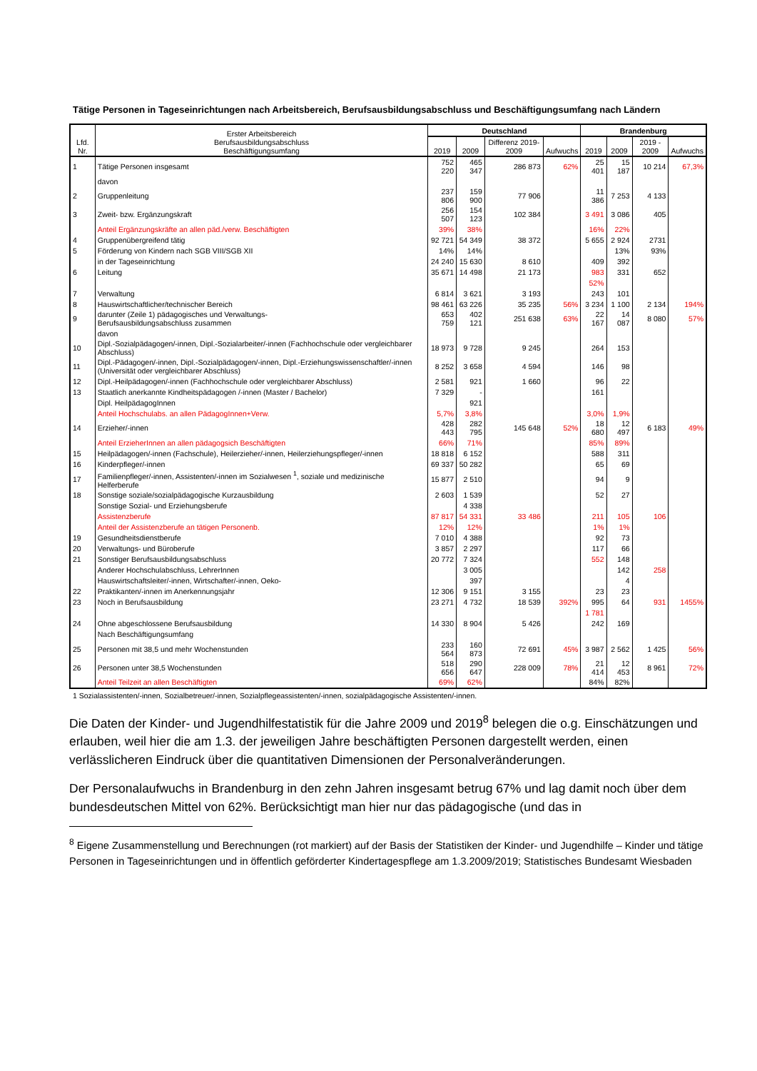Tätige Personen in Tageseinrichtungen nach Arbeitsbereich, Berufsausbildungsabschluss und Beschäftigungsumfang nach Ländern
| Lfd. Nr. | Erster Arbeitsbereich Berufsausbildungsabschluss Beschäftigungsumfang | Deutschland | | | | Brandenburg | | | |
| --- | --- | --- | --- | --- | --- | --- | --- | --- | --- |
| | | 2019 | 2009 | Differenz 2019-2009 | Aufwuchs | 2019 | 2009 | 2019 - 2009 | Aufwuchs |
| 1 | Tätige Personen insgesamt | 752 220 | 465 347 | 286 873 | 62% | 25 401 | 15 187 | 10 214 | 67,3% |
| | davon | | | | | | | | |
| 2 | Gruppenleitung | 237 806 | 159 900 | 77 906 | | 11 386 | 7 253 | 4 133 | |
| 3 | Zweit- bzw. Ergänzungskraft | 256 507 | 154 123 | 102 384 | | 3 491 | 3 086 | 405 | |
| | Anteil Ergänzungskräfte an allen päd./verw. Beschäftigten | 39% | 38% | | | 16% | 22% | | |
| 4 | Gruppenübergreifend tätig | 92 721 | 54 349 | 38 372 | | 5 655 | 2 924 | 2731 | |
| 5 | Förderung von Kindern nach SGB VIII/SGB XII | 14% | 14% | | | | 13% | 93% | |
| | in der Tageseinrichtung | 24 240 | 15 630 | 8 610 | | 409 | 392 | | |
| 6 | Leitung | 35 671 | 14 498 | 21 173 | | 983 | 331 | 652 | |
| | | | | | | 52% | | | |
| 7 | Verwaltung | 6 814 | 3 621 | 3 193 | | 243 | 101 | | |
| 8 | Hauswirtschaftlicher/technischer Bereich | 98 461 | 63 226 | 35 235 | 56% | 3 234 | 1 100 | 2 134 | 194% |
| 9 | darunter (Zeile 1) pädagogisches und Verwaltungs- Berufsausbildungsabschluss zusammen | 653 759 | 402 121 | 251 638 | 63% | 22 167 | 14 087 | 8 080 | 57% |
| | davon | | | | | | | | |
| 10 | Dipl.-Sozialpädagogen/-innen, Dipl.-Sozialarbeiter/-innen (Fachhochschule oder vergleichbarer Abschluss) | 18 973 | 9 728 | 9 245 | | 264 | 153 | | |
| 11 | Dipl.-Pädagogen/-innen, Dipl.-Sozialpädagogen/-innen, Dipl.-Erziehungswissenschaftler/-innen (Universität oder vergleichbarer Abschluss) | 8 252 | 3 658 | 4 594 | | 146 | 98 | | |
| 12 | Dipl.-Heilpädagogen/-innen (Fachhochschule oder vergleichbarer Abschluss) | 2 581 | 921 | 1 660 | | 96 | 22 | | |
| 13 | Staatlich anerkannte Kindheitspädagogen /-innen (Master / Bachelor) | 7 329 | - | | | 161 | | | |
| | Dipl. HeilpädagogInnen | | 921 | | | | | | |
| | Anteil Hochschulabs. an allen PädagogInnen+Verw. | 5,7% | 3,8% | | | 3,0% | 1,9% | | |
| 14 | Erzieher/-innen | 428 443 | 282 795 | 145 648 | 52% | 18 680 | 12 497 | 6 183 | 49% |
| | Anteil ErzieherInnen an allen pädagogsich Beschäftigten | 66% | 71% | | | 85% | 89% | | |
| 15 | Heilpädagogen/-innen (Fachschule), Heilerzieher/-innen, Heilerziehungspfleger/-innen | 18 818 | 6 152 | | | 588 | 311 | | |
| 16 | Kinderpfleger/-innen | 69 337 | 50 282 | | | 65 | 69 | | |
| 17 | Familienpfleger/-innen, Assistenten/-innen im Sozialwesen <sup>1</sup>, soziale und medizinische Helferberufe | 15 877 | 2 510 | | | 94 | 9 | | |
| 18 | Sonstige soziale/sozialpädagogische Kurzausbildung | 2 603 | 1 539 | | | 52 | 27 | | |
| | Sonstige Sozial- und Erziehungsberufe | | 4 338 | | | | | | |
| | Assistenzberufe | 87 817 | 54 331 | 33 486 | | 211 | 105 | 106 | |
| | Anteil der Assistenzberufe an tätigen Personenb. | 12% | 12% | | | 1% | 1% | | |
| 19 | Gesundheitsdienstberufe | 7 010 | 4 388 | | | 92 | 73 | | |
| 20 | Verwaltungs- und Büroberufe | 3 857 | 2 297 | | | 117 | 66 | | |
| 21 | Sonstiger Berufsausbildungsabschluss | 20 772 | 7 324 | | | 552 | 148 | | |
| | Anderer Hochschulabschluss, LehrerInnen | | 3 005 | | | | 142 | 258 | |
| | Hauswirtschaftsleiter/-innen, Wirtschafter/-innen, Oeko- | | 397 | | | | 4 | | |
| 22 | Praktikanten/-innen im Anerkennungsjahr | 12 306 | 9 151 | 3 155 | | 23 | 23 | | |
| 23 | Noch in Berufsausbildung | 23 271 | 4 732 | 18 539 | 392% | 995 | 64 | 931 | 1455% |
| | | | | | | 1 781 | | | |
| 24 | Ohne abgeschlossene Berufsausbildung | 14 330 | 8 904 | 5 426 | | 242 | 169 | | |
| | Nach Beschäftigungsumfang | | | | | | | | |
| 25 | Personen mit 38,5 und mehr Wochenstunden | 233 564 | 160 873 | 72 691 | 45% | 3 987 | 2 562 | 1 425 | 56% |
| 26 | Personen unter 38,5 Wochenstunden | 518 656 | 290 647 | 228 009 | 78% | 21 414 | 12 453 | 8 961 | 72% |
| | Anteil Teilzeit an allen Beschäftigten | 69% | 62% | | | 84% | 82% | | |
1 Sozialassistenten/-innen, Sozialbetreuer/-innen, Sozialpflegeassistenten/-innen, sozialpädagogische Assistenten/-innen.
Die Daten der Kinder- und Jugendhilfestatistik für die Jahre 2009 und 2019<sup>8</sup> belegen die o.g. Einschätzungen und erlauben, weil hier die am 1.3. der jeweiligen Jahre beschäftigten Personen dargestellt werden, einen verlässlicheren Eindruck über die quantitativen Dimensionen der Personalveränderungen.
Der Personalaufwuchs in Brandenburg in den zehn Jahren insgesamt betrug 67% und lag damit noch über dem bundesdeutschen Mittel von 62%. Berücksichtigt man hier nur das pädagogische (und das in
<sup>8</sup> Eigene Zusammenstellung und Berechnungen (rot markiert) auf der Basis der Statistiken der Kinder- und Jugendhilfe – Kinder und tätige Personen in Tageseinrichtungen und in öffentlich geförderter Kindertagespflege am 1.3.2009/2019; Statistisches Bundesamt Wiesbaden